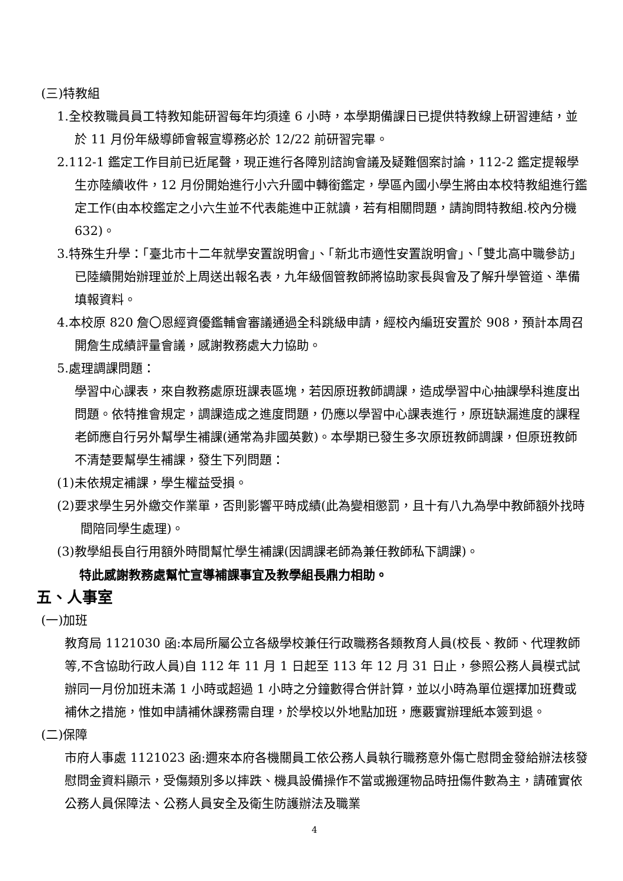(三)特教組
1.全校教職員員工特教知能研習每年均須達 6 小時，本學期備課日已提供特教線上研習連結，並於 11 月份年級導師會報宣導務必於 12/22 前研習完畢。
2.112-1 鑑定工作目前已近尾聲，現正進行各障別諮詢會議及疑難個案討論，112-2 鑑定提報學生亦陸續收件，12 月份開始進行小六升國中轉銜鑑定，學區內國小學生將由本校特教組進行鑑定工作(由本校鑑定之小六生並不代表能進中正就讀，若有相關問題，請詢問特教組.校內分機 632)。
3.特殊生升學：「臺北市十二年就學安置說明會」、「新北市適性安置說明會」、「雙北高中職參訪」已陸續開始辦理並於上周送出報名表，九年級個管教師將協助家長與會及了解升學管道、準備填報資料。
4.本校原 820 詹〇恩經資優鑑輔會審議通過全科跳級申請，經校內編班安置於 908，預計本周召開詹生成績評量會議，感謝教務處大力協助。
5.處理調課問題：
學習中心課表，來自教務處原班課表區塊，若因原班教師調課，造成學習中心抽課學科進度出問題。依特推會規定，調課造成之進度問題，仍應以學習中心課表進行，原班缺漏進度的課程老師應自行另外幫學生補課(通常為非國英數)。本學期已發生多次原班教師調課，但原班教師不清楚要幫學生補課，發生下列問題：
(1)未依規定補課，學生權益受損。
(2)要求學生另外繳交作業單，否則影響平時成績(此為變相懲罰，且十有八九為學中教師額外找時間陪同學生處理)。
(3)教學組長自行用額外時間幫忙學生補課(因調課老師為兼任教師私下調課)。
特此感謝教務處幫忙宣導補課事宜及教學組長鼎力相助。
五、人事室
(一)加班
教育局 1121030 函:本局所屬公立各級學校兼任行政職務各類教育人員(校長、教師、代理教師等,不含協助行政人員)自 112 年 11 月 1 日起至 113 年 12 月 31 日止，參照公務人員模式試辦同一月份加班未滿 1 小時或超過 1 小時之分鐘數得合併計算，並以小時為單位選擇加班費或補休之措施，惟如申請補休課務需自理，於學校以外地點加班，應覈實辦理紙本簽到退。
(二)保障
市府人事處 1121023 函:邇來本府各機關員工依公務人員執行職務意外傷亡慰問金發給辦法核發慰問金資料顯示，受傷類別多以摔跌、機具設備操作不當或搬運物品時扭傷件數為主，請確實依公務人員保障法、公務人員安全及衛生防護辦法及職業
4